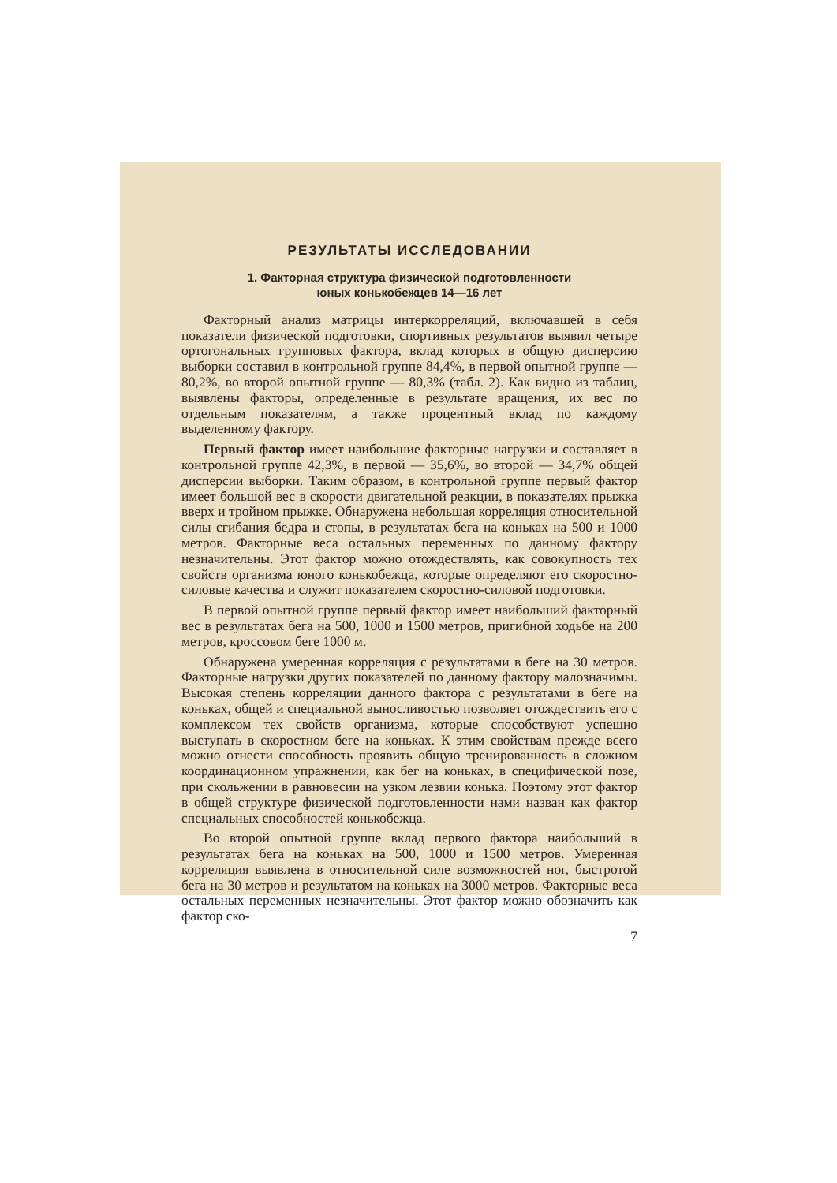РЕЗУЛЬТАТЫ ИССЛЕДОВАНИИ
1. Факторная структура физической подготовленности
юных конькобежцев 14—16 лет
Факторный анализ матрицы интеркорреляций, включавшей в себя показатели физической подготовки, спортивных результатов выявил четыре ортогональных групповых фактора, вклад которых в общую дисперсию выборки составил в контрольной группе 84,4%, в первой опытной группе — 80,2%, во второй опытной группе — 80,3% (табл. 2). Как видно из таблиц, выявлены факторы, определенные в результате вращения, их вес по отдельным показателям, а также процентный вклад по каждому выделенному фактору.
Первый фактор имеет наибольшие факторные нагрузки и составляет в контрольной группе 42,3%, в первой — 35,6%, во второй — 34,7% общей дисперсии выборки. Таким образом, в контрольной группе первый фактор имеет большой вес в скорости двигательной реакции, в показателях прыжка вверх и тройном прыжке. Обнаружена небольшая корреляция относительной силы сгибания бедра и стопы, в результатах бега на коньках на 500 и 1000 метров. Факторные веса остальных переменных по данному фактору незначительны. Этот фактор можно отождествлять, как совокупность тех свойств организма юного конькобежца, которые определяют его скоростно-силовые качества и служит показателем скоростно-силовой подготовки.
В первой опытной группе первый фактор имеет наибольший факторный вес в результатах бега на 500, 1000 и 1500 метров, пригибной ходьбе на 200 метров, кроссовом беге 1000 м.
Обнаружена умеренная корреляция с результатами в беге на 30 метров. Факторные нагрузки других показателей по данному фактору малозначимы. Высокая степень корреляции данного фактора с результатами в беге на коньках, общей и специальной выносливостью позволяет отождествить его с комплексом тех свойств организма, которые способствуют успешно выступать в скоростном беге на коньках. К этим свойствам прежде всего можно отнести способность проявить общую тренированность в сложном координационном упражнении, как бег на коньках, в специфической позе, при скольжении в равновесии на узком лезвии конька. Поэтому этот фактор в общей структуре физической подготовленности нами назван как фактор специальных способностей конькобежца.
Во второй опытной группе вклад первого фактора наибольший в результатах бега на коньках на 500, 1000 и 1500 метров. Умеренная корреляция выявлена в относительной силе возможностей ног, быстротой бега на 30 метров и результатом на коньках на 3000 метров. Факторные веса остальных переменных незначительны. Этот фактор можно обозначить как фактор ско-
7